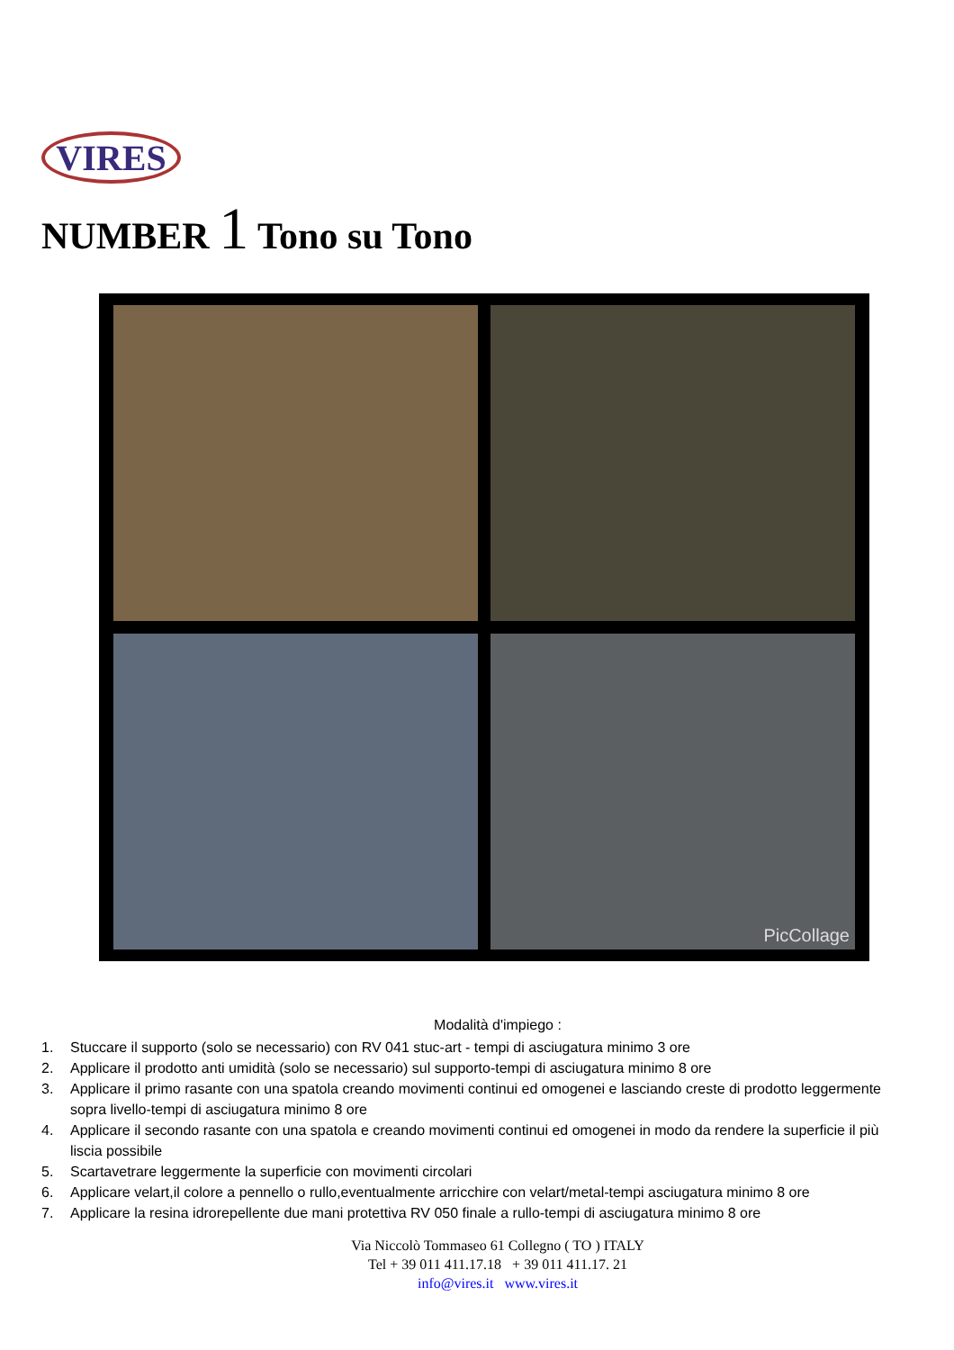VIRES
NUMBER 1 Tono su Tono
PicCollage
Modalità d'impiego :
1. Stuccare il supporto (solo se necessario) con RV 041 stuc-art - tempi di asciugatura minimo 3 ore
2. Applicare il prodotto anti umidità (solo se necessario) sul supporto-tempi di asciugatura minimo 8 ore
3. Applicare il primo rasante con una spatola creando movimenti continui ed omogenei e lasciando creste di prodotto leggermente sopra livello-tempi di asciugatura minimo 8 ore
4. Applicare il secondo rasante con una spatola e creando movimenti continui ed omogenei in modo da rendere la superficie il più liscia possibile
5. Scartavetrare leggermente la superficie con movimenti circolari
6. Applicare velart,il colore a pennello o rullo,eventualmente arricchire con velart/metal-tempi asciugatura minimo 8 ore
7. Applicare la resina idrorepellente due mani protettiva RV 050 finale a rullo-tempi di asciugatura minimo 8 ore
Via Niccolò Tommaseo 61 Collegno ( TO ) ITALY
Tel + 39 011 411.17.18 + 39 011 411.17. 21
info@vires.it www.vires.it